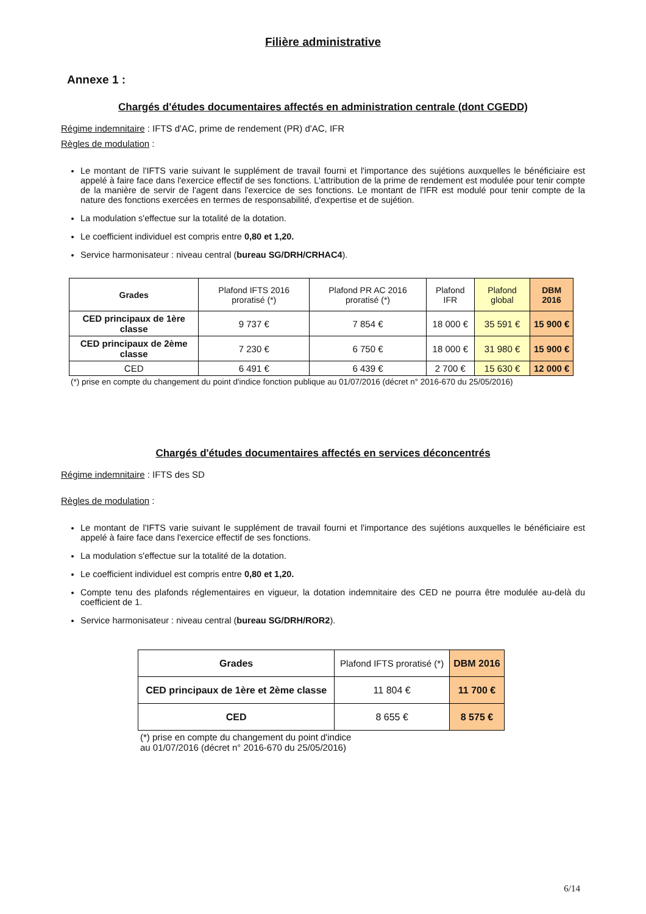Filière administrative
Annexe 1 :
Chargés d'études documentaires affectés en administration centrale (dont CGEDD)
Régime indemnitaire : IFTS d'AC, prime de rendement (PR) d'AC, IFR
Règles de modulation :
Le montant de l'IFTS varie suivant le supplément de travail fourni et l'importance des sujétions auxquelles le bénéficiaire est appelé à faire face dans l'exercice effectif de ses fonctions. L'attribution de la prime de rendement est modulée pour tenir compte de la manière de servir de l'agent dans l'exercice de ses fonctions. Le montant de l'IFR est modulé pour tenir compte de la nature des fonctions exercées en termes de responsabilité, d'expertise et de sujétion.
La modulation s'effectue sur la totalité de la dotation.
Le coefficient individuel est compris entre 0,80 et 1,20.
Service harmonisateur : niveau central (bureau SG/DRH/CRHAC4).
| Grades | Plafond IFTS 2016 proratisé (*) | Plafond PR AC 2016 proratisé (*) | Plafond IFR | Plafond global | DBM 2016 |
| --- | --- | --- | --- | --- | --- |
| CED principaux de 1ère classe | 9 737 € | 7 854 € | 18 000 € | 35 591 € | 15 900 € |
| CED principaux de 2ème classe | 7 230 € | 6 750 € | 18 000 € | 31 980 € | 15 900 € |
| CED | 6 491 € | 6 439 € | 2 700 € | 15 630 € | 12 000 € |
(*) prise en compte du changement du point d'indice fonction publique au 01/07/2016 (décret n° 2016-670 du 25/05/2016)
Chargés d'études documentaires affectés en services déconcentrés
Régime indemnitaire : IFTS des SD
Règles de modulation :
Le montant de l'IFTS varie suivant le supplément de travail fourni et l'importance des sujétions auxquelles le bénéficiaire est appelé à faire face dans l'exercice effectif de ses fonctions.
La modulation s'effectue sur la totalité de la dotation.
Le coefficient individuel est compris entre 0,80 et 1,20.
Compte tenu des plafonds réglementaires en vigueur, la dotation indemnitaire des CED ne pourra être modulée au-delà du coefficient de 1.
Service harmonisateur : niveau central (bureau SG/DRH/ROR2).
| Grades | Plafond IFTS proratisé (*) | DBM 2016 |
| --- | --- | --- |
| CED principaux de 1ère et 2ème classe | 11 804 € | 11 700 € |
| CED | 8 655 € | 8 575 € |
(*) prise en compte du changement du point d'indice au 01/07/2016 (décret n° 2016-670 du 25/05/2016)
6/14